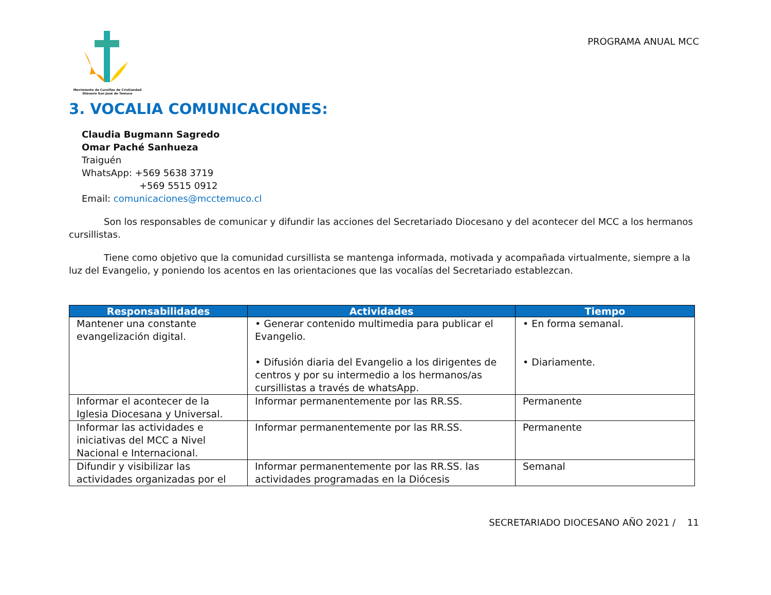Movimiento de Cursillos de Cristiandad
Diócesis San José de Temuco
PROGRAMA ANUAL MCC
3. VOCALIA COMUNICACIONES:
Claudia Bugmann Sagredo
Omar Paché Sanhueza
Traiguén
WhatsApp: +569 5638 3719
+569 5515 0912
Email: comunicaciones@mcctemuco.cl
Son los responsables de comunicar y difundir las acciones del Secretariado Diocesano y del acontecer del MCC a los hermanos cursillistas.
Tiene como objetivo que la comunidad cursillista se mantenga informada, motivada y acompañada virtualmente, siempre a la luz del Evangelio, y poniendo los acentos en las orientaciones que las vocalías del Secretariado establezcan.
| Responsabilidades | Actividades | Tiempo |
| --- | --- | --- |
| Mantener una constante evangelización digital. | • Generar contenido multimedia para publicar el Evangelio. • Difusión diaria del Evangelio a los dirigentes de centros y por su intermedio a los hermanos/as cursillistas a través de whatsApp. | • En forma semanal. • Diariamente. |
| Informar el acontecer de la Iglesia Diocesana y Universal. | Informar permanentemente por las RR.SS. | Permanente |
| Informar las actividades e iniciativas del MCC a Nivel Nacional e Internacional. | Informar permanentemente por las RR.SS. | Permanente |
| Difundir y visibilizar las actividades organizadas por el | Informar permanentemente por las RR.SS. las actividades programadas en la Diócesis | Semanal |
SECRETARIADO DIOCESANO AÑO 2021 / 11